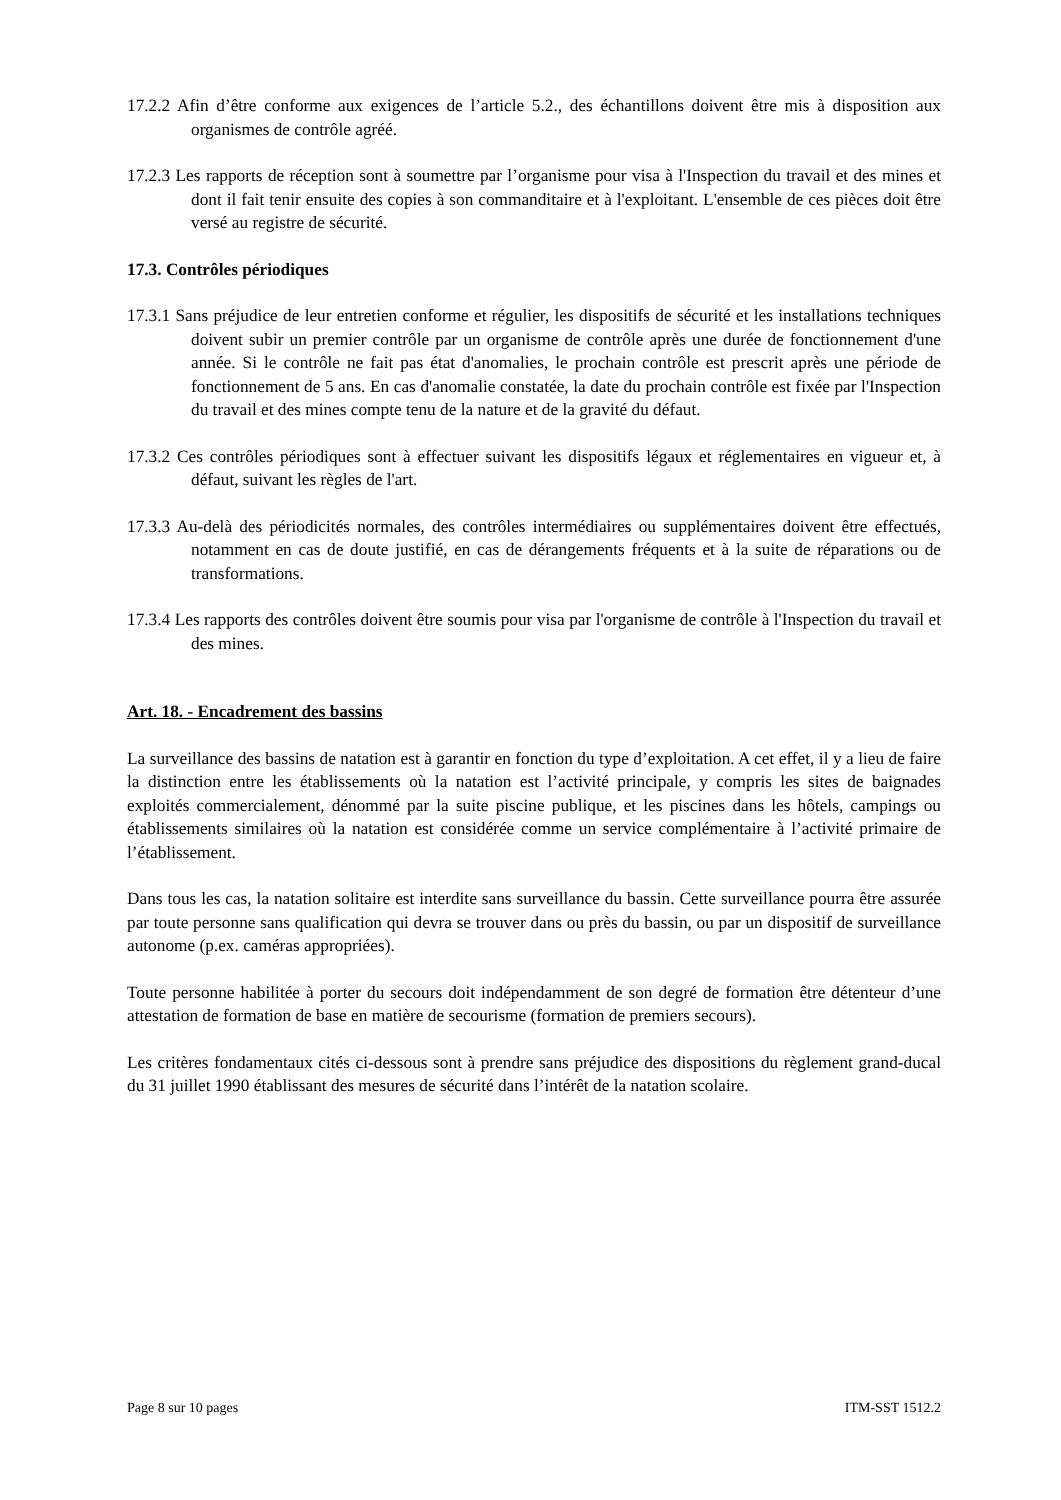17.2.2 Afin d’être conforme aux exigences de l’article 5.2., des échantillons doivent être mis à disposition aux organismes de contrôle agréé.
17.2.3 Les rapports de réception sont à soumettre par l’organisme pour visa à l'Inspection du travail et des mines et dont il fait tenir ensuite des copies à son commanditaire et à l'exploitant. L'ensemble de ces pièces doit être versé au registre de sécurité.
17.3. Contrôles périodiques
17.3.1 Sans préjudice de leur entretien conforme et régulier, les dispositifs de sécurité et les installations techniques doivent subir un premier contrôle par un organisme de contrôle après une durée de fonctionnement d'une année. Si le contrôle ne fait pas état d'anomalies, le prochain contrôle est prescrit après une période de fonctionnement de 5 ans. En cas d'anomalie constatée, la date du prochain contrôle est fixée par l'Inspection du travail et des mines compte tenu de la nature et de la gravité du défaut.
17.3.2 Ces contrôles périodiques sont à effectuer suivant les dispositifs légaux et réglementaires en vigueur et, à défaut, suivant les règles de l'art.
17.3.3 Au-delà des périodicités normales, des contrôles intermédiaires ou supplémentaires doivent être effectués, notamment en cas de doute justifié, en cas de dérangements fréquents et à la suite de réparations ou de transformations.
17.3.4 Les rapports des contrôles doivent être soumis pour visa par l'organisme de contrôle à l'Inspection du travail et des mines.
Art. 18. - Encadrement des bassins
La surveillance des bassins de natation est à garantir en fonction du type d’exploitation. A cet effet, il y a lieu de faire la distinction entre les établissements où la natation est l’activité principale, y compris les sites de baignades exploités commercialement, dénommé par la suite piscine publique, et les piscines dans les hôtels, campings ou établissements similaires où la natation est considérée comme un service complémentaire à l’activité primaire de l’établissement.
Dans tous les cas, la natation solitaire est interdite sans surveillance du bassin. Cette surveillance pourra être assurée par toute personne sans qualification qui devra se trouver dans ou près du bassin, ou par un dispositif de surveillance autonome (p.ex. caméras appropriées).
Toute personne habilitée à porter du secours doit indépendamment de son degré de formation être détenteur d’une attestation de formation de base en matière de secourisme (formation de premiers secours).
Les critères fondamentaux cités ci-dessous sont à prendre sans préjudice des dispositions du règlement grand-ducal du 31 juillet 1990 établissant des mesures de sécurité dans l’intérêt de la natation scolaire.
Page 8 sur 10 pages ITM-SST 1512.2